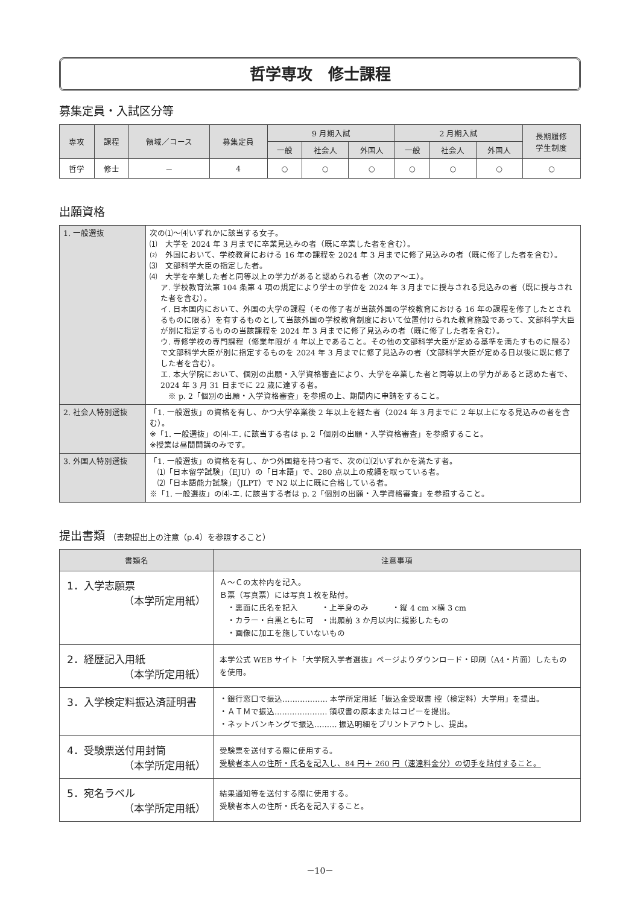哲学専攻　修士課程
募集定員・入試区分等
| 専攻 | 課程 | 領域／コース | 募集定員 | 9 月期入試 | | | 2 月期入試 | | | 長期履修 学生制度 |
| --- | --- | --- | --- | --- | --- | --- | --- | --- | --- | --- |
| | | | | 一般 | 社会人 | 外国人 | 一般 | 社会人 | 外国人 | |
| 哲学 | 修士 | － | 4 | ○ | ○ | ○ | ○ | ○ | ○ | ○ |
出願資格
| 1. 一般選抜 | 次の⑴～⑷いずれかに該当する女子。 ⑴ 大学を 2024 年 3 月までに卒業見込みの者（既に卒業した者を含む）。 ⑵ 外国において、学校教育における 16 年の課程を 2024 年 3 月までに修了見込みの者（既に修了した者を含む）。 ⑶ 文部科学大臣の指定した者。 ⑷ 大学を卒業した者と同等以上の学力があると認められる者（次のア～エ）。 ア. 学校教育法第 104 条第 4 項の規定により学士の学位を 2024 年 3 月までに授与される見込みの者（既に授与された者を含む）。 イ. 日本国内において、外国の大学の課程（その修了者が当該外国の学校教育における 16 年の課程を修了したとされるものに限る）を有するものとして当該外国の学校教育制度において位置付けられた教育施設であって、文部科学大臣が別に指定するものの当該課程を 2024 年 3 月までに修了見込みの者（既に修了した者を含む）。 ウ. 専修学校の専門課程（修業年限が 4 年以上であること。その他の文部科学大臣が定める基準を満たすものに限る）で文部科学大臣が別に指定するものを 2024 年 3 月までに修了見込みの者（文部科学大臣が定める日以後に既に修了した者を含む）。 エ. 本大学院において、個別の出願・入学資格審査により、大学を卒業した者と同等以上の学力があると認めた者で、2024 年 3 月 31 日までに 22 歳に達する者。 ※ p. 2「個別の出願・入学資格審査」を参照の上、期間内に申請をすること。 |
| 2. 社会人特別選抜 | 「1. 一般選抜」の資格を有し、かつ大学卒業後 2 年以上を経た者（2024 年 3 月までに 2 年以上になる見込みの者を含む）。 ※「1. 一般選抜」の⑷-エ. に該当する者は p. 2「個別の出願・入学資格審査」を参照すること。 ※授業は昼間開講のみです。 |
| 3. 外国人特別選抜 | 「1. 一般選抜」の資格を有し、かつ外国籍を持つ者で、次の⑴⑵いずれかを満たす者。 ⑴「日本留学試験」（EJU）の「日本語」で、280 点以上の成績を取っている者。 ⑵「日本語能力試験」（JLPT）で N2 以上に既に合格している者。 ※「1. 一般選抜」の⑷-エ. に該当する者は p. 2「個別の出願・入学資格審査」を参照すること。 |
提出書類 （書類提出上の注意（p.4）を参照すること）
| 書類名 | 注意事項 |
| --- | --- |
| 1．入学志願票 （本学所定用紙） | Ａ～Ｃの太枠内を記入。 Ｂ票（写真票）には写真１枚を貼付。 ・裏面に氏名を記入 ・上半身のみ ・縦 4 cm ×横 3 cm ・カラー・白黒ともに可 ・出願前 3 か月以内に撮影したもの ・画像に加工を施していないもの |
| 2．経歴記入用紙 （本学所定用紙） | 本学公式 WEB サイト「大学院入学者選抜」ページよりダウンロード・印刷（A4・片面）したものを使用。 |
| 3．入学検定料振込済証明書 | ・銀行窓口で振込……………… 本学所定用紙「振込金受取書 控（検定料）大学用」を提出。 ・ＡＴＭで振込………………… 領収書の原本またはコピーを提出。 ・ネットバンキングで振込……… 振込明細をプリントアウトし、提出。 |
| 4．受験票送付用封筒 （本学所定用紙） | 受験票を送付する際に使用する。 受験者本人の住所・氏名を記入し、84 円＋ 260 円（速達料金分）の切手を貼付すること。 |
| 5．宛名ラベル （本学所定用紙） | 結果通知等を送付する際に使用する。 受験者本人の住所・氏名を記入すること。 |
－10－